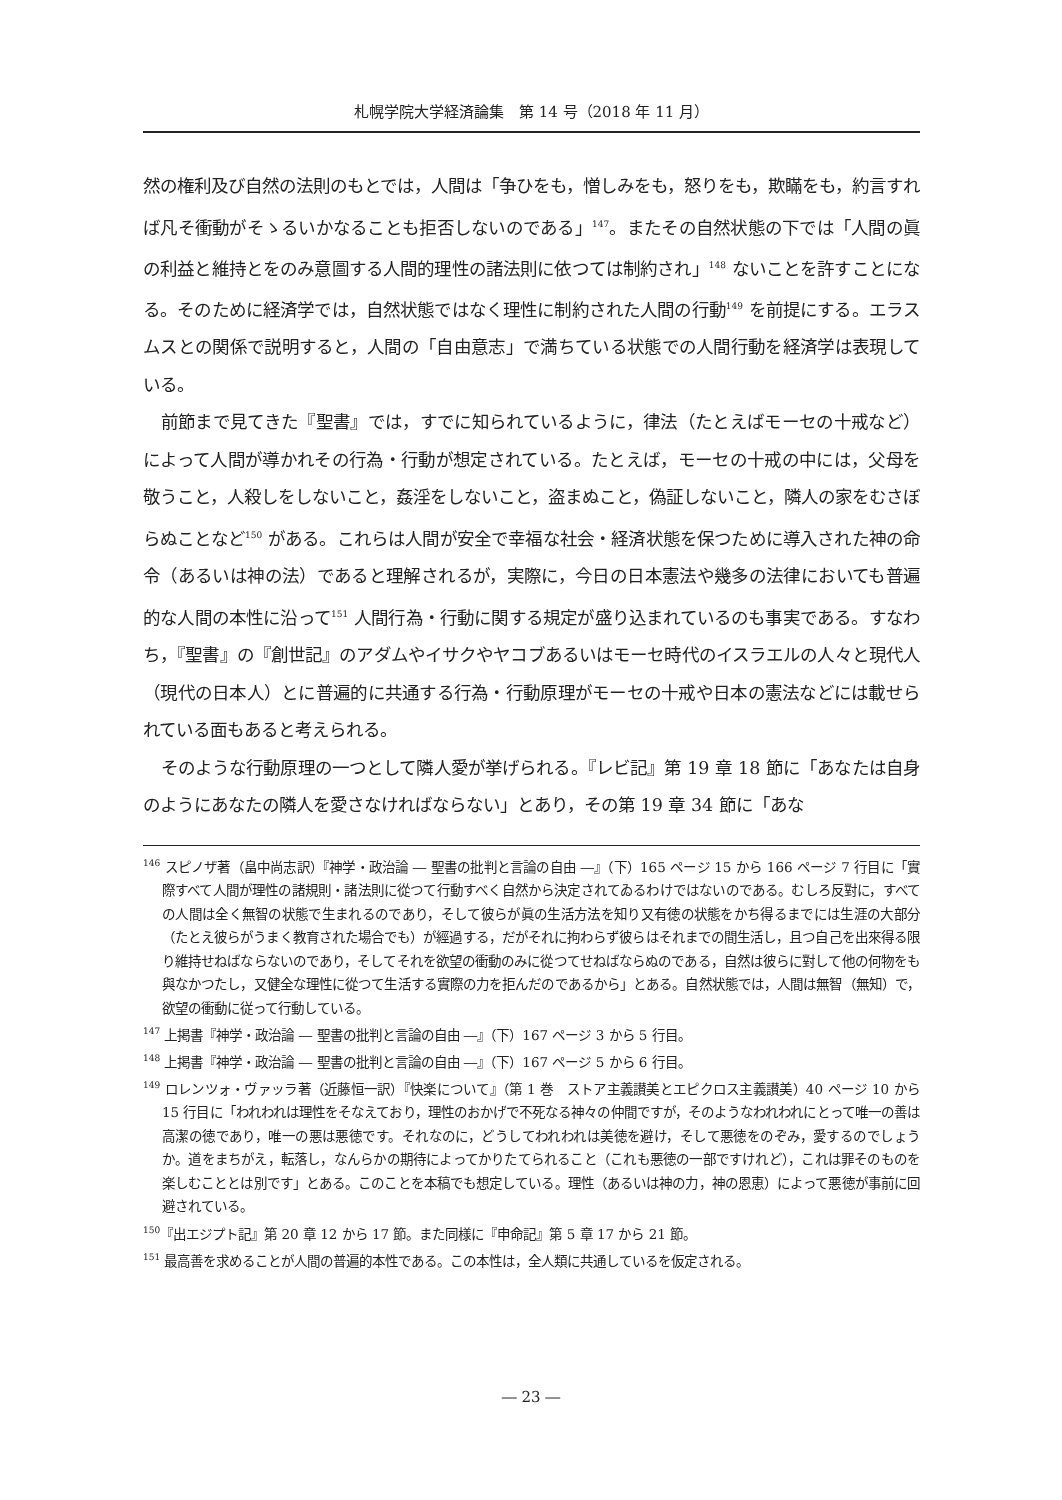札幌学院大学経済論集　第 14 号（2018 年 11 月）
然の権利及び自然の法則のもとでは，人間は「争ひをも，憎しみをも，怒りをも，欺瞞をも，約言すれば凡そ衝動がそゝるいかなることも拒否しないのである」<sup>147</sup>。またその自然状態の下では「人間の眞の利益と維持とをのみ意圖する人間的理性の諸法則に依つては制約され」<sup>148</sup> ないことを許すことになる。そのために経済学では，自然状態ではなく理性に制約された人間の行動<sup>149</sup> を前提にする。エラスムスとの関係で説明すると，人間の「自由意志」で満ちている状態での人間行動を経済学は表現している。
前節まで見てきた『聖書』では，すでに知られているように，律法（たとえばモーセの十戒など）によって人間が導かれその行為・行動が想定されている。たとえば，モーセの十戒の中には，父母を敬うこと，人殺しをしないこと，姦淫をしないこと，盗まぬこと，偽証しないこと，隣人の家をむさぼらぬことなど<sup>150</sup> がある。これらは人間が安全で幸福な社会・経済状態を保つために導入された神の命令（あるいは神の法）であると理解されるが，実際に，今日の日本憲法や幾多の法律においても普遍的な人間の本性に沿って<sup>151</sup> 人間行為・行動に関する規定が盛り込まれているのも事実である。すなわち，『聖書』の『創世記』のアダムやイサクやヤコブあるいはモーセ時代のイスラエルの人々と現代人（現代の日本人）とに普遍的に共通する行為・行動原理がモーセの十戒や日本の憲法などには載せられている面もあると考えられる。
そのような行動原理の一つとして隣人愛が挙げられる。『レビ記』第 19 章 18 節に「あなたは自身のようにあなたの隣人を愛さなければならない」とあり，その第 19 章 34 節に「あな
<sup>146</sup> スピノザ著（畠中尚志訳）『神学・政治論 ― 聖書の批判と言論の自由 ―』（下）165 ページ 15 から 166 ページ 7 行目に「實際すべて人間が理性の諸規則・諸法則に從つて行動すべく自然から決定されてゐるわけではないのである。むしろ反對に，すべての人間は全く無智の状態で生まれるのであり，そして彼らが眞の生活方法を知り又有徳の状態をかち得るまでには生涯の大部分（たとえ彼らがうまく教育された場合でも）が經過する，だがそれに拘わらず彼らはそれまでの間生活し，且つ自己を出來得る限り維持せねばならないのであり，そしてそれを欲望の衝動のみに從つてせねばならぬのである，自然は彼らに對して他の何物をも與なかつたし，又健全な理性に從つて生活する實際の力を拒んだのであるから」とある。自然状態では，人間は無智（無知）で，欲望の衝動に従って行動している。
<sup>147</sup> 上掲書『神学・政治論 ― 聖書の批判と言論の自由 ―』（下）167 ページ 3 から 5 行目。
<sup>148</sup> 上掲書『神学・政治論 ― 聖書の批判と言論の自由 ―』（下）167 ページ 5 から 6 行目。
<sup>149</sup> ロレンツォ・ヴァッラ著（近藤恒一訳）『快楽について』（第 1 巻　ストア主義讃美とエピクロス主義讃美）40 ページ 10 から 15 行目に「われわれは理性をそなえており，理性のおかげで不死なる神々の仲間ですが，そのようなわれわれにとって唯一の善は高潔の徳であり，唯一の悪は悪徳です。それなのに，どうしてわれわれは美徳を避け，そして悪徳をのぞみ，愛するのでしょうか。道をまちがえ，転落し，なんらかの期待によってかりたてられること（これも悪徳の一部ですけれど），これは罪そのものを楽しむこととは別です」とある。このことを本稿でも想定している。理性（あるいは神の力，神の恩恵）によって悪徳が事前に回避されている。
<sup>150</sup>『出エジプト記』第 20 章 12 から 17 節。また同様に『申命記』第 5 章 17 から 21 節。
<sup>151</sup> 最高善を求めることが人間の普遍的本性である。この本性は，全人類に共通しているを仮定される。
― 23 ―